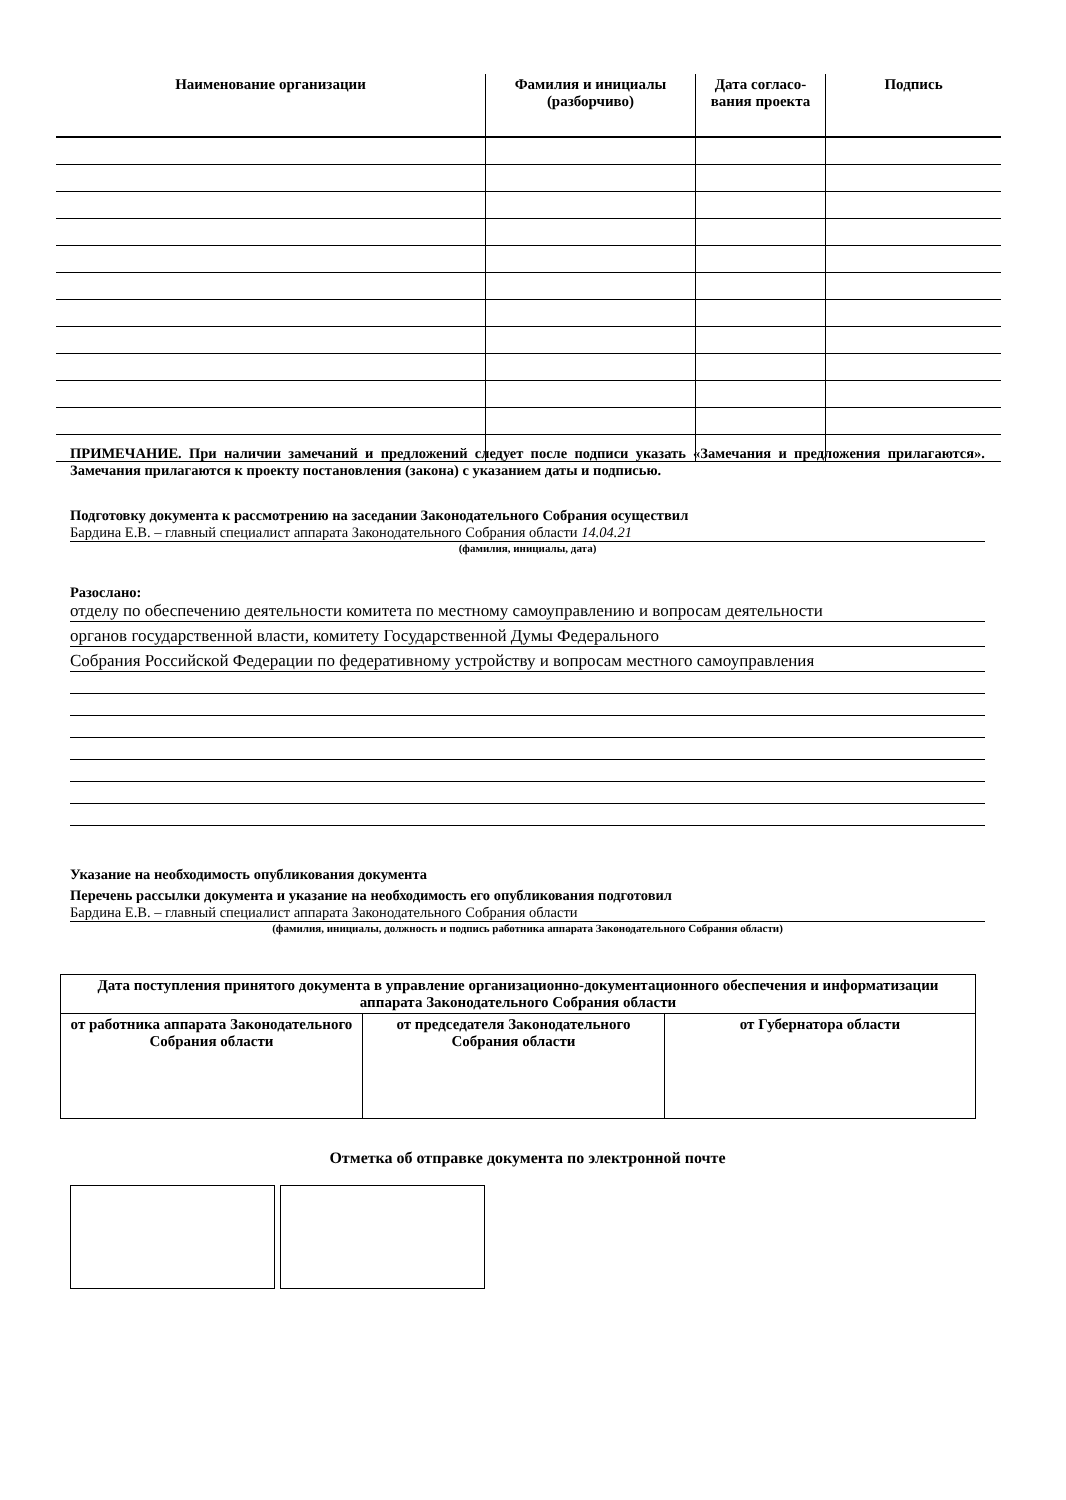| Наименование организации | Фамилия и инициалы (разборчиво) | Дата согласо-вания проекта | Подпись |
| --- | --- | --- | --- |
ПРИМЕЧАНИЕ. При наличии замечаний и предложений следует после подписи указать «Замечания и предложения прилагаются». Замечания прилагаются к проекту постановления (закона) с указанием даты и подписью.
Подготовку документа к рассмотрению на заседании Законодательного Собрания осуществил
Бардина Е.В. – главный специалист аппарата Законодательного Собрания области 14.04.21
(фамилия, инициалы, дата)
Разослано:
отделу по обеспечению деятельности комитета по местному самоуправлению и вопросам деятельности
органов государственной власти, комитету Государственной Думы Федерального
Собрания Российской Федерации по федеративному устройству и вопросам местного самоуправления
Указание на необходимость опубликования документа
Перечень рассылки документа и указание на необходимость его опубликования подготовил
Бардина Е.В. – главный специалист аппарата Законодательного Собрания области
(фамилия, инициалы, должность и подпись работника аппарата Законодательного Собрания области)
| Дата поступления принятого документа в управление организационно-документационного обеспечения и информатизации аппарата Законодательного Собрания области | | |
| от работника аппарата Законодательного Собрания области | от председателя Законодательного Собрания области | от Губернатора области |
Отметка об отправке документа по электронной почте